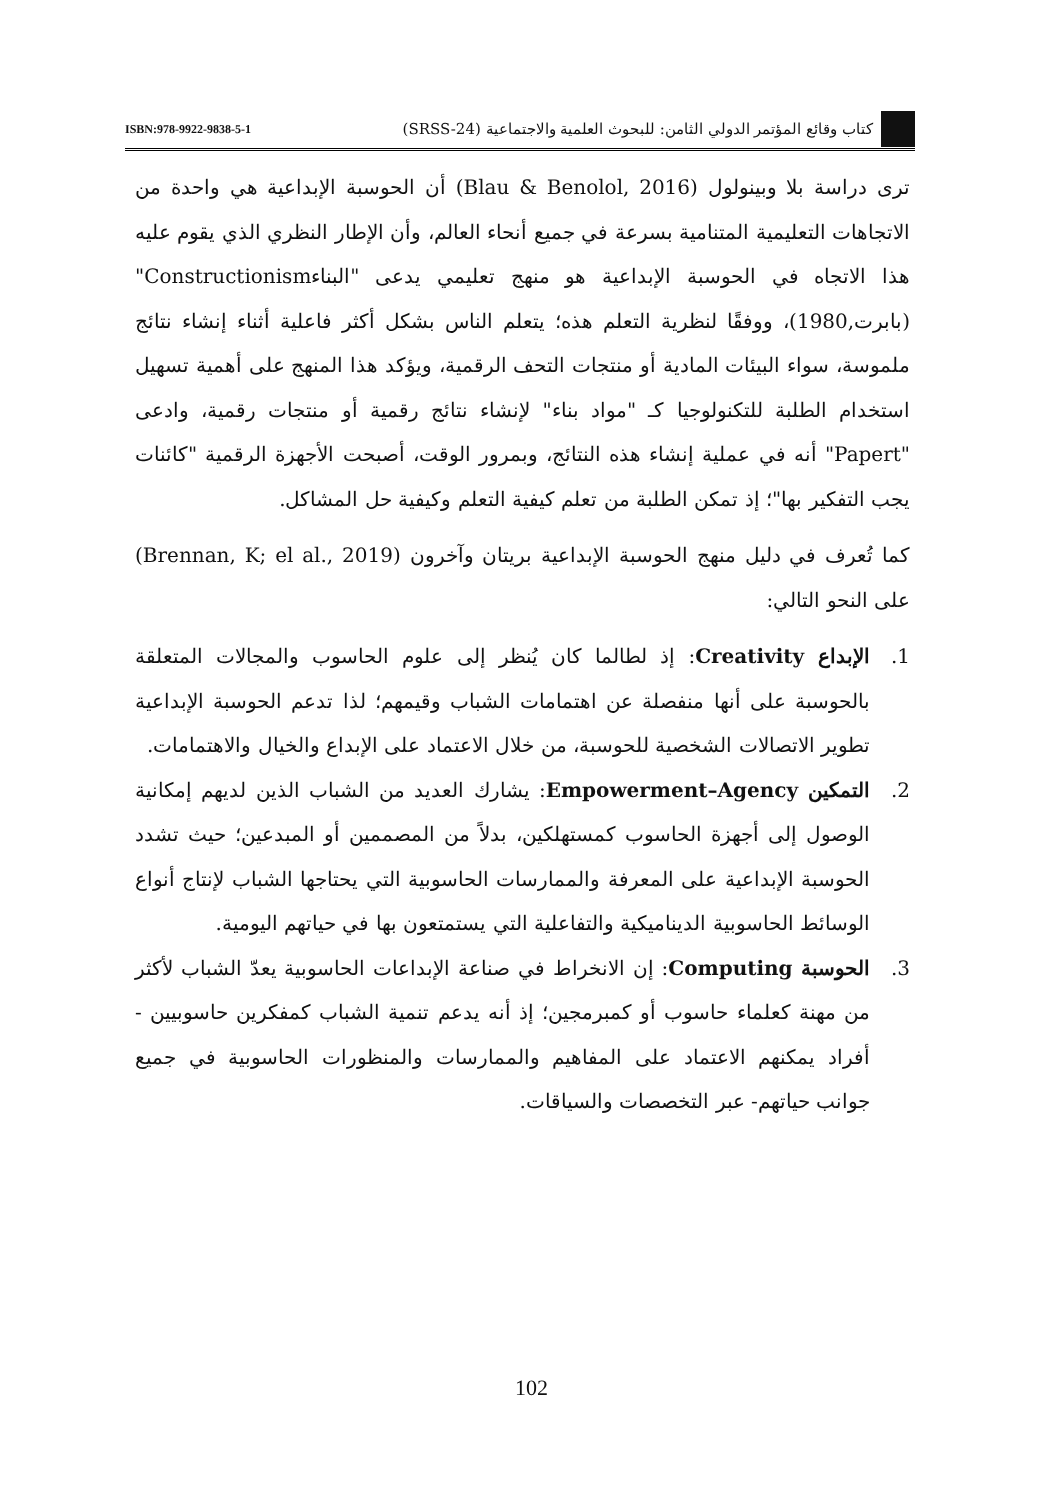كتاب وقائع المؤتمر الدولي الثامن: للبحوث العلمية والاجتماعية (SRSS-24)
ISBN:978-9922-9838-5-1
ترى دراسة بلا وبينولول (Blau & Benolol, 2016) أن الحوسبة الإبداعية هي واحدة من الاتجاهات التعليمية المتنامية بسرعة في جميع أنحاء العالم، وأن الإطار النظري الذي يقوم عليه هذا الاتجاه في الحوسبة الإبداعية هو منهج تعليمي يدعى "البناءConstructionism" (بابرت,1980)، ووفقًا لنظرية التعلم هذه؛ يتعلم الناس بشكل أكثر فاعلية أثناء إنشاء نتائج ملموسة، سواء البيئات المادية أو منتجات التحف الرقمية، ويؤكد هذا المنهج على أهمية تسهيل استخدام الطلبة للتكنولوجيا كـ "مواد بناء" لإنشاء نتائج رقمية أو منتجات رقمية، وادعى "Papert" أنه في عملية إنشاء هذه النتائج، وبمرور الوقت، أصبحت الأجهزة الرقمية "كائنات يجب التفكير بها"؛ إذ تمكن الطلبة من تعلم كيفية التعلم وكيفية حل المشاكل.
كما تُعرف في دليل منهج الحوسبة الإبداعية بريتان وآخرون (Brennan, K; el al., 2019) على النحو التالي:
1. الإبداع Creativity: إذ لطالما كان يُنظر إلى علوم الحاسوب والمجالات المتعلقة بالحوسبة على أنها منفصلة عن اهتمامات الشباب وقيمهم؛ لذا تدعم الحوسبة الإبداعية تطوير الاتصالات الشخصية للحوسبة، من خلال الاعتماد على الإبداع والخيال والاهتمامات.
2. التمكين Empowerment–Agency: يشارك العديد من الشباب الذين لديهم إمكانية الوصول إلى أجهزة الحاسوب كمستهلكين، بدلاً من المصممين أو المبدعين؛ حيث تشدد الحوسبة الإبداعية على المعرفة والممارسات الحاسوبية التي يحتاجها الشباب لإنتاج أنواع الوسائط الحاسوبية الديناميكية والتفاعلية التي يستمتعون بها في حياتهم اليومية.
3. الحوسبة Computing: إن الانخراط في صناعة الإبداعات الحاسوبية يعدّ الشباب لأكثر من مهنة كعلماء حاسوب أو كمبرمجين؛ إذ أنه يدعم تنمية الشباب كمفكرين حاسوبيين - أفراد يمكنهم الاعتماد على المفاهيم والممارسات والمنظورات الحاسوبية في جميع جوانب حياتهم- عبر التخصصات والسياقات.
102